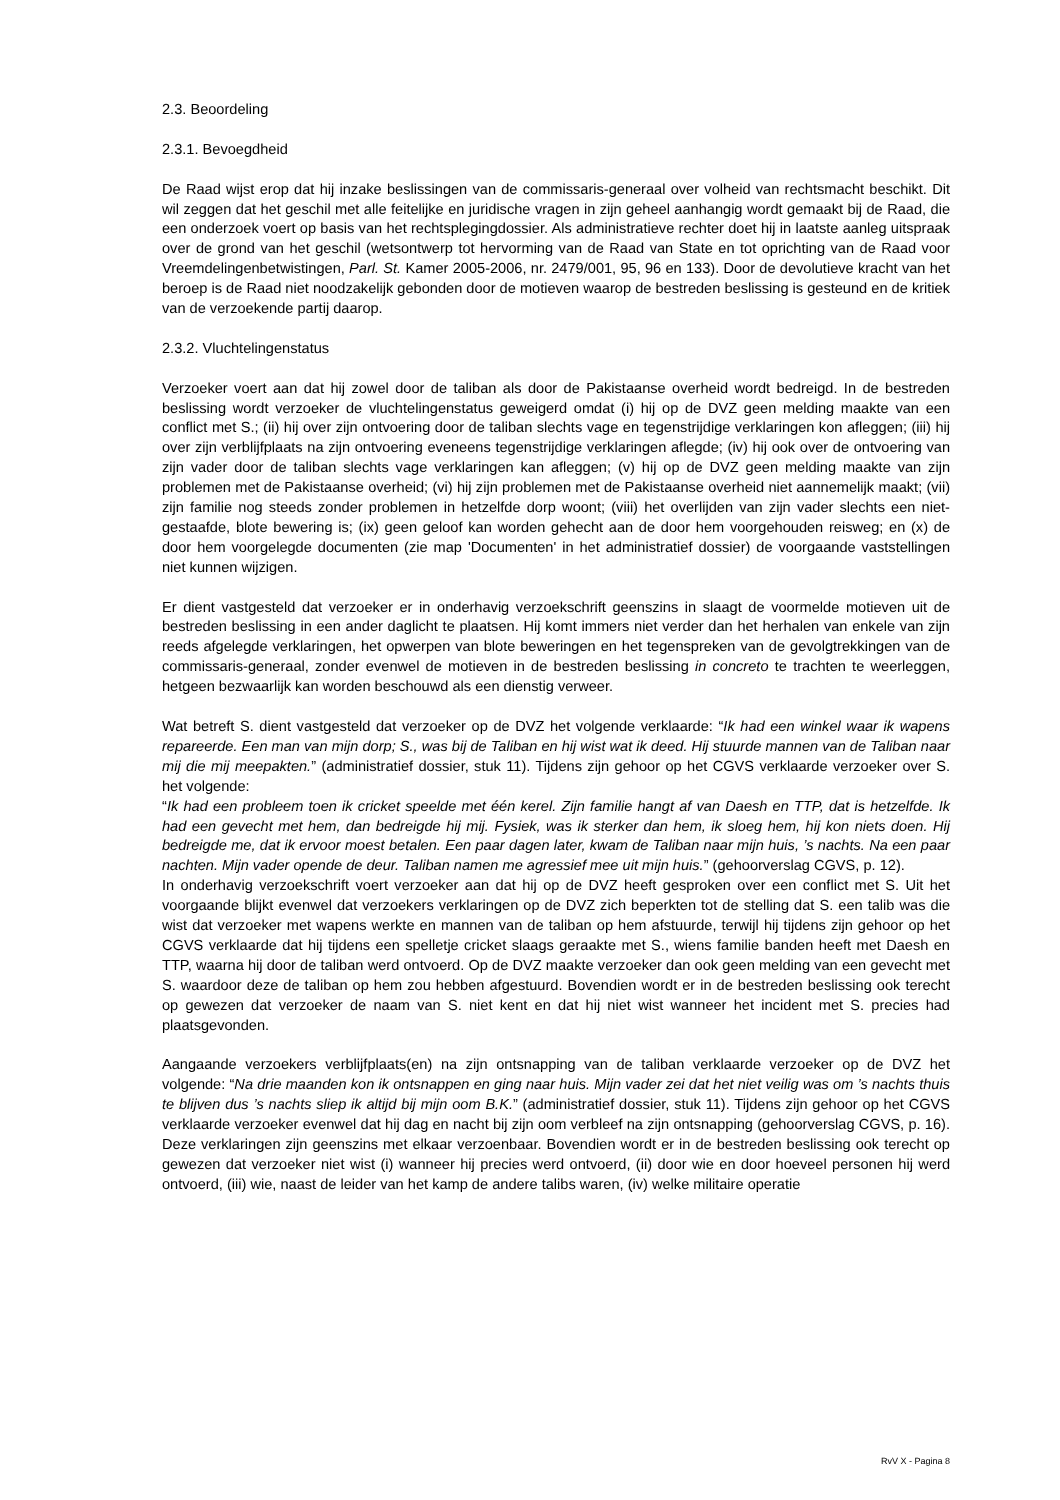2.3. Beoordeling
2.3.1. Bevoegdheid
De Raad wijst erop dat hij inzake beslissingen van de commissaris-generaal over volheid van rechtsmacht beschikt. Dit wil zeggen dat het geschil met alle feitelijke en juridische vragen in zijn geheel aanhangig wordt gemaakt bij de Raad, die een onderzoek voert op basis van het rechtsplegingdossier. Als administratieve rechter doet hij in laatste aanleg uitspraak over de grond van het geschil (wetsontwerp tot hervorming van de Raad van State en tot oprichting van de Raad voor Vreemdelingenbetwistingen, Parl. St. Kamer 2005-2006, nr. 2479/001, 95, 96 en 133). Door de devolutieve kracht van het beroep is de Raad niet noodzakelijk gebonden door de motieven waarop de bestreden beslissing is gesteund en de kritiek van de verzoekende partij daarop.
2.3.2. Vluchtelingenstatus
Verzoeker voert aan dat hij zowel door de taliban als door de Pakistaanse overheid wordt bedreigd. In de bestreden beslissing wordt verzoeker de vluchtelingenstatus geweigerd omdat (i) hij op de DVZ geen melding maakte van een conflict met S.; (ii) hij over zijn ontvoering door de taliban slechts vage en tegenstrijdige verklaringen kon afleggen; (iii) hij over zijn verblijfplaats na zijn ontvoering eveneens tegenstrijdige verklaringen aflegde; (iv) hij ook over de ontvoering van zijn vader door de taliban slechts vage verklaringen kan afleggen; (v) hij op de DVZ geen melding maakte van zijn problemen met de Pakistaanse overheid; (vi) hij zijn problemen met de Pakistaanse overheid niet aannemelijk maakt; (vii) zijn familie nog steeds zonder problemen in hetzelfde dorp woont; (viii) het overlijden van zijn vader slechts een niet-gestaafde, blote bewering is; (ix) geen geloof kan worden gehecht aan de door hem voorgehouden reisweg; en (x) de door hem voorgelegde documenten (zie map 'Documenten' in het administratief dossier) de voorgaande vaststellingen niet kunnen wijzigen.
Er dient vastgesteld dat verzoeker er in onderhavig verzoekschrift geenszins in slaagt de voormelde motieven uit de bestreden beslissing in een ander daglicht te plaatsen. Hij komt immers niet verder dan het herhalen van enkele van zijn reeds afgelegde verklaringen, het opwerpen van blote beweringen en het tegenspreken van de gevolgtrekkingen van de commissaris-generaal, zonder evenwel de motieven in de bestreden beslissing in concreto te trachten te weerleggen, hetgeen bezwaarlijk kan worden beschouwd als een dienstig verweer.
Wat betreft S. dient vastgesteld dat verzoeker op de DVZ het volgende verklaarde: “Ik had een winkel waar ik wapens repareerde. Een man van mijn dorp; S., was bij de Taliban en hij wist wat ik deed. Hij stuurde mannen van de Taliban naar mij die mij meepakten.” (administratief dossier, stuk 11). Tijdens zijn gehoor op het CGVS verklaarde verzoeker over S. het volgende:
“Ik had een probleem toen ik cricket speelde met één kerel. Zijn familie hangt af van Daesh en TTP, dat is hetzelfde. Ik had een gevecht met hem, dan bedreigde hij mij. Fysiek, was ik sterker dan hem, ik sloeg hem, hij kon niets doen. Hij bedreigde me, dat ik ervoor moest betalen. Een paar dagen later, kwam de Taliban naar mijn huis, ’s nachts. Na een paar nachten. Mijn vader opende de deur. Taliban namen me agressief mee uit mijn huis.” (gehoorverslag CGVS, p. 12).
In onderhavig verzoekschrift voert verzoeker aan dat hij op de DVZ heeft gesproken over een conflict met S. Uit het voorgaande blijkt evenwel dat verzoekers verklaringen op de DVZ zich beperkten tot de stelling dat S. een talib was die wist dat verzoeker met wapens werkte en mannen van de taliban op hem afstuurde, terwijl hij tijdens zijn gehoor op het CGVS verklaarde dat hij tijdens een spelletje cricket slaags geraakte met S., wiens familie banden heeft met Daesh en TTP, waarna hij door de taliban werd ontvoerd. Op de DVZ maakte verzoeker dan ook geen melding van een gevecht met S. waardoor deze de taliban op hem zou hebben afgestuurd. Bovendien wordt er in de bestreden beslissing ook terecht op gewezen dat verzoeker de naam van S. niet kent en dat hij niet wist wanneer het incident met S. precies had plaatsgevonden.
Aangaande verzoekers verblijfplaats(en) na zijn ontsnapping van de taliban verklaarde verzoeker op de DVZ het volgende: “Na drie maanden kon ik ontsnappen en ging naar huis. Mijn vader zei dat het niet veilig was om ’s nachts thuis te blijven dus ’s nachts sliep ik altijd bij mijn oom B.K.” (administratief dossier, stuk 11). Tijdens zijn gehoor op het CGVS verklaarde verzoeker evenwel dat hij dag en nacht bij zijn oom verbleef na zijn ontsnapping (gehoorverslag CGVS, p. 16). Deze verklaringen zijn geenszins met elkaar verzoenbaar. Bovendien wordt er in de bestreden beslissing ook terecht op gewezen dat verzoeker niet wist (i) wanneer hij precies werd ontvoerd, (ii) door wie en door hoeveel personen hij werd ontvoerd, (iii) wie, naast de leider van het kamp de andere talibs waren, (iv) welke militaire operatie
RvV X - Pagina 8